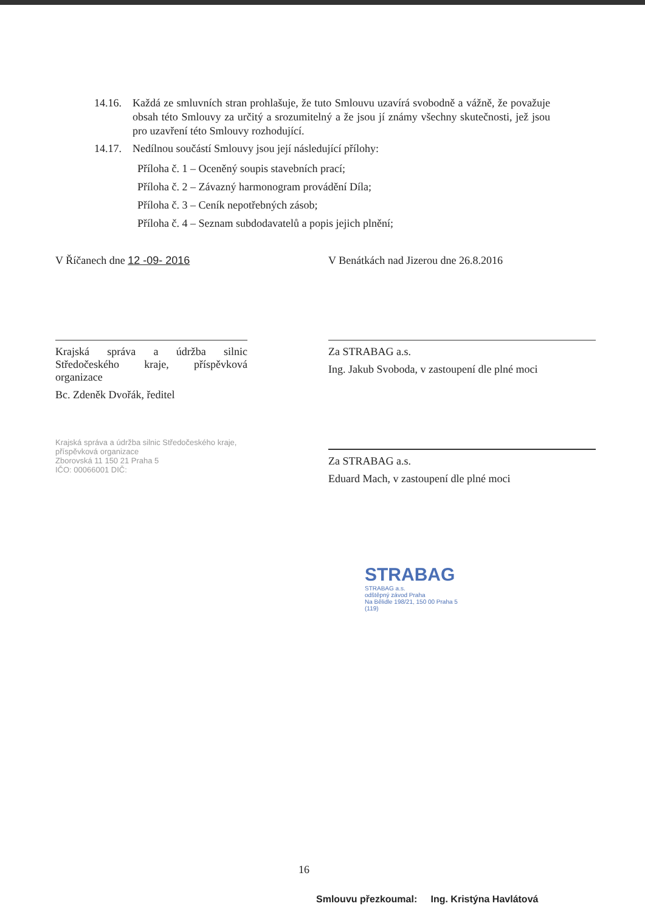14.16.
Každá ze smluvních stran prohlašuje, že tuto Smlouvu uzavírá svobodně a vážně, že považuje obsah této Smlouvy za určitý a srozumitelný a že jsou jí známy všechny skutečnosti, jež jsou pro uzavření této Smlouvy rozhodující.
14.17.
Nedílnou součástí Smlouvy jsou její následující přílohy:
Příloha č. 1 – Oceněný soupis stavebních prací;
Příloha č. 2 – Závazný harmonogram provádění Díla;
Příloha č. 3 – Ceník nepotřebných zásob;
Příloha č. 4 – Seznam subdodavatelů a popis jejich plnění;
V Říčanech dne 12 -09- 2016
Krajská správa a údržba silnic Středočeského kraje, příspěvková organizace
Bc. Zdeněk Dvořák, ředitel
Krajská správa a údržba silnic Středočeského kraje, příspěvková organizace
Zborovská 11 150 21 Praha 5
IČO: 00066001 DIČ:
V Benátkách nad Jizerou dne 26.8.2016
Za STRABAG a.s.
Ing. Jakub Svoboda, v zastoupení dle plné moci
Za STRABAG a.s.
Eduard Mach, v zastoupení dle plné moci
STRABAG
STRABAG a.s.
odštěpný závod Praha
Na Bělidle 198/21, 150 00 Praha 5
(119)
16
Smlouvu přezkoumal: Ing. Kristýna Havlátová